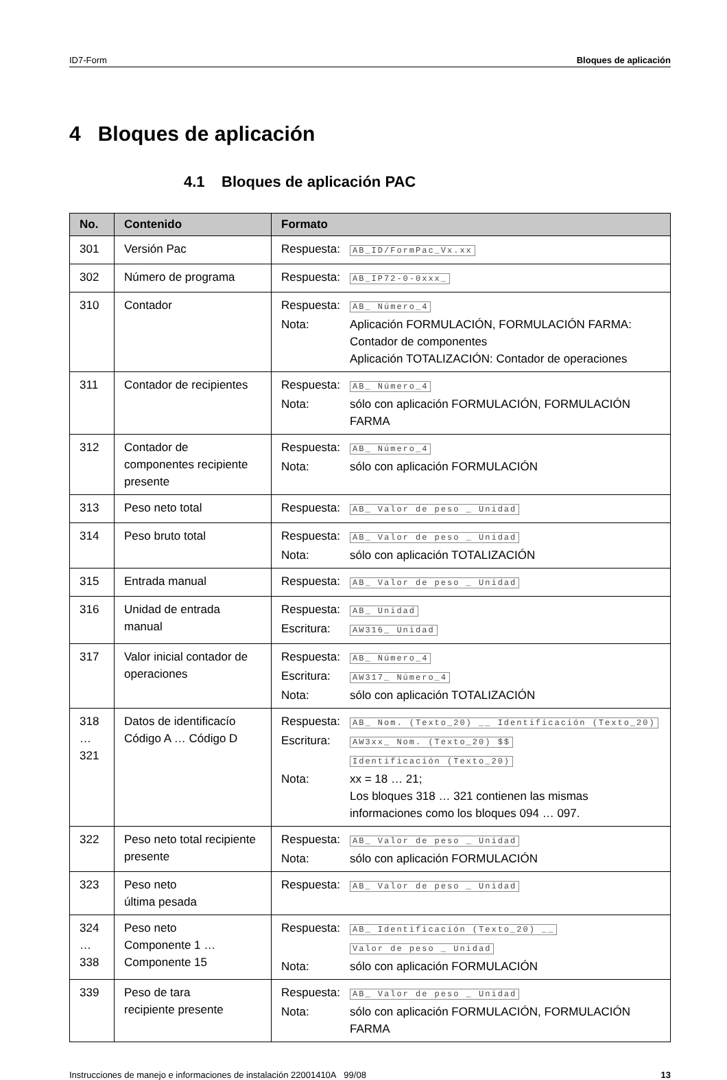ID7-Form Bloques de aplicación
4 Bloques de aplicación
4.1 Bloques de aplicación PAC
| No. | Contenido | Formato |
| --- | --- | --- |
| 301 | Versión Pac | Respuesta: AB_ID/FormPac_Vx.xx |
| 302 | Número de programa | Respuesta: AB_IP72-0-0xxx_ |
| 310 | Contador | Respuesta: AB_ Número_4 Nota: Aplicación FORMULACIÓN, FORMULACIÓN FARMA: Contador de componentes Aplicación TOTALIZACIÓN: Contador de operaciones |
| 311 | Contador de recipientes | Respuesta: AB_ Número_4 Nota: sólo con aplicación FORMULACIÓN, FORMULACIÓN FARMA |
| 312 | Contador de componentes recipiente presente | Respuesta: AB_ Número_4 Nota: sólo con aplicación FORMULACIÓN |
| 313 | Peso neto total | Respuesta: AB_ Valor de peso _ Unidad |
| 314 | Peso bruto total | Respuesta: AB_ Valor de peso _ Unidad Nota: sólo con aplicación TOTALIZACIÓN |
| 315 | Entrada manual | Respuesta: AB_ Valor de peso _ Unidad |
| 316 | Unidad de entrada manual | Respuesta: AB_ Unidad Escritura: AW316_ Unidad |
| 317 | Valor inicial contador de operaciones | Respuesta: AB_ Número_4 Escritura: AW317_ Número_4 Nota: sólo con aplicación TOTALIZACIÓN |
| 318 … 321 | Datos de identificacío Código A … Código D | Respuesta: AB_ Nom. (Texto_20) __ Identificación (Texto_20) Escritura: AW3xx_ Nom. (Texto_20) $$ Identificación (Texto_20) Nota: xx = 18 … 21; Los bloques 318 … 321 contienen las mismas informaciones como los bloques 094 … 097. |
| 322 | Peso neto total recipiente presente | Respuesta: AB_ Valor de peso _ Unidad Nota: sólo con aplicación FORMULACIÓN |
| 323 | Peso neto última pesada | Respuesta: AB_ Valor de peso _ Unidad |
| 324 … 338 | Peso neto Componente 1 … Componente 15 | Respuesta: AB_ Identificación (Texto_20) __ Valor de peso _ Unidad Nota: sólo con aplicación FORMULACIÓN |
| 339 | Peso de tara recipiente presente | Respuesta: AB_ Valor de peso _ Unidad Nota: sólo con aplicación FORMULACIÓN, FORMULACIÓN FARMA |
Instrucciones de manejo e informaciones de instalación 22001410A 99/08 13